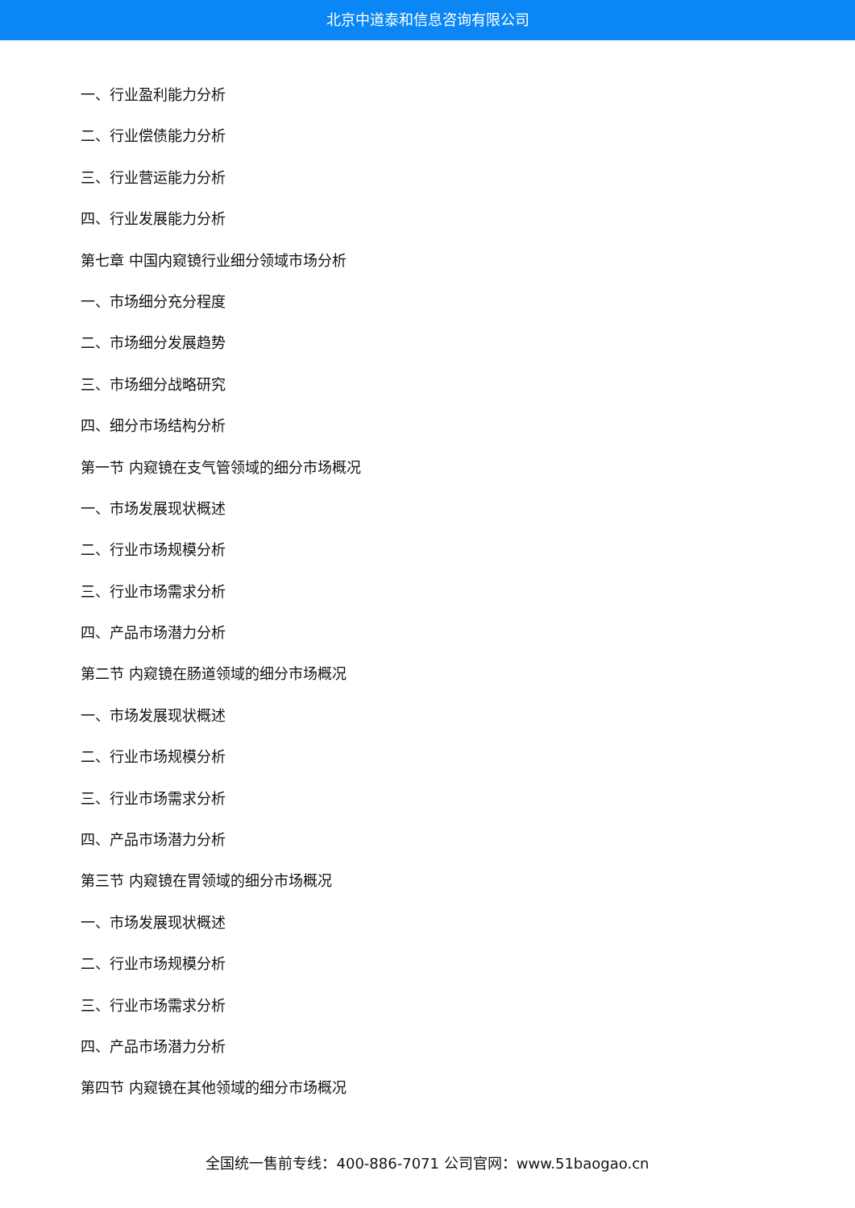北京中道泰和信息咨询有限公司
一、行业盈利能力分析
二、行业偿债能力分析
三、行业营运能力分析
四、行业发展能力分析
第七章 中国内窥镜行业细分领域市场分析
一、市场细分充分程度
二、市场细分发展趋势
三、市场细分战略研究
四、细分市场结构分析
第一节 内窥镜在支气管领域的细分市场概况
一、市场发展现状概述
二、行业市场规模分析
三、行业市场需求分析
四、产品市场潜力分析
第二节 内窥镜在肠道领域的细分市场概况
一、市场发展现状概述
二、行业市场规模分析
三、行业市场需求分析
四、产品市场潜力分析
第三节 内窥镜在胃领域的细分市场概况
一、市场发展现状概述
二、行业市场规模分析
三、行业市场需求分析
四、产品市场潜力分析
第四节 内窥镜在其他领域的细分市场概况
全国统一售前专线：400-886-7071 公司官网：www.51baogao.cn